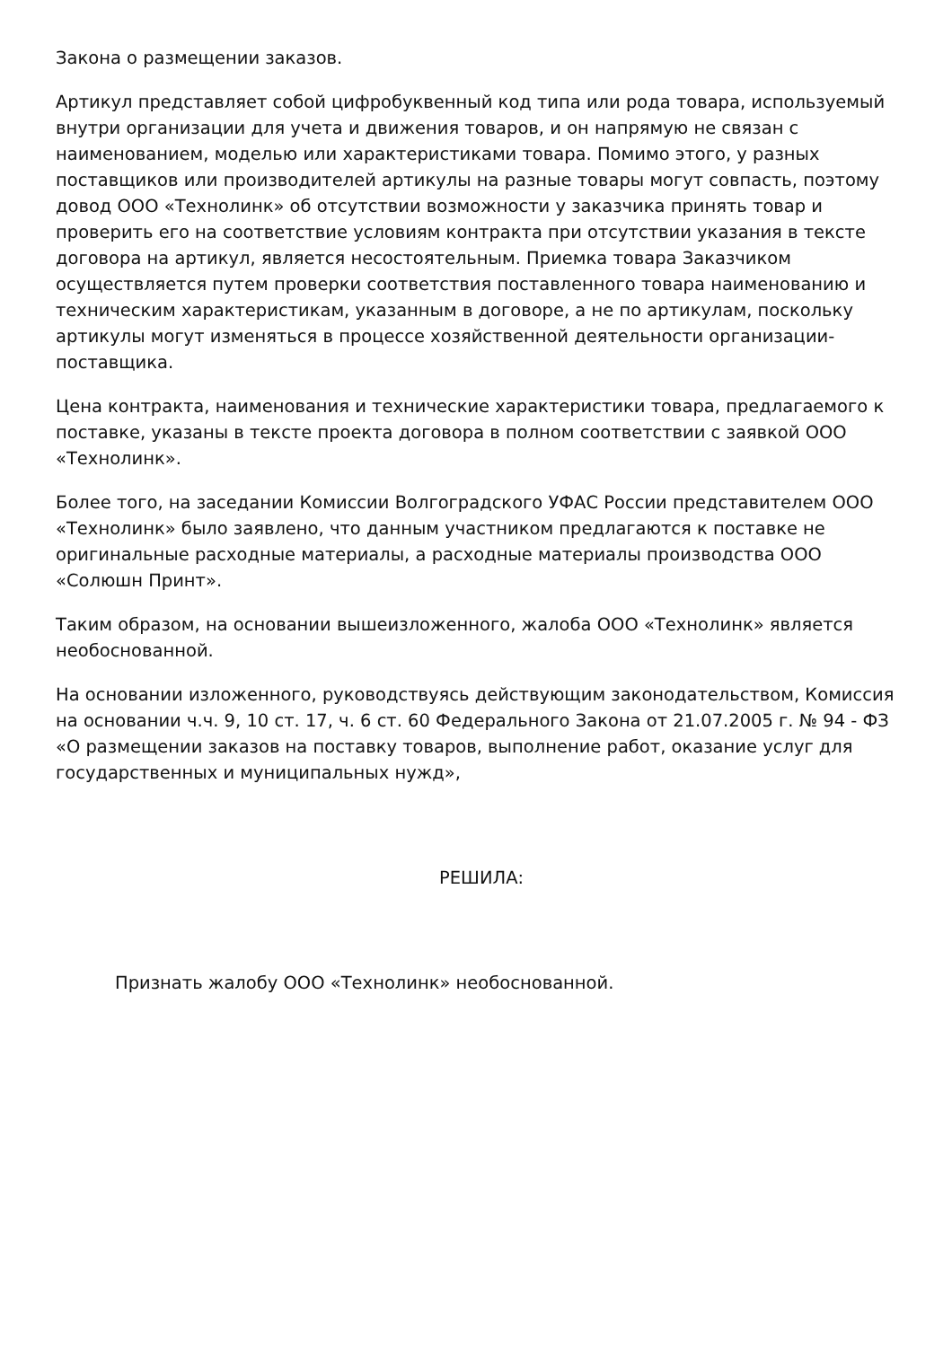Закона о размещении заказов.
Артикул представляет собой цифробуквенный код типа или рода товара, используемый внутри организации для учета и движения товаров, и он напрямую не связан с наименованием, моделью или характеристиками товара. Помимо этого, у разных поставщиков или производителей артикулы на разные товары могут совпасть, поэтому довод ООО «Технолинк» об отсутствии возможности у заказчика принять товар и проверить его на соответствие условиям контракта при отсутствии указания в тексте договора на артикул, является несостоятельным. Приемка товара Заказчиком осуществляется путем проверки соответствия поставленного товара наименованию и техническим характеристикам, указанным в договоре, а не по артикулам, поскольку артикулы могут изменяться в процессе хозяйственной деятельности организации-поставщика.
Цена контракта, наименования и технические характеристики товара, предлагаемого к поставке, указаны в тексте проекта договора в полном соответствии с заявкой ООО «Технолинк».
Более того, на заседании Комиссии Волгоградского УФАС России представителем ООО «Технолинк» было заявлено, что данным участником предлагаются к поставке не оригинальные расходные материалы, а расходные материалы производства ООО «Солюшн Принт».
Таким образом, на основании вышеизложенного, жалоба ООО «Технолинк» является необоснованной.
На основании изложенного, руководствуясь действующим законодательством, Комиссия на основании ч.ч. 9, 10 ст. 17, ч. 6 ст. 60 Федерального Закона от 21.07.2005 г. № 94 - ФЗ «О размещении заказов на поставку товаров, выполнение работ, оказание услуг для государственных и муниципальных нужд»,
РЕШИЛА:
Признать жалобу ООО «Технолинк» необоснованной.